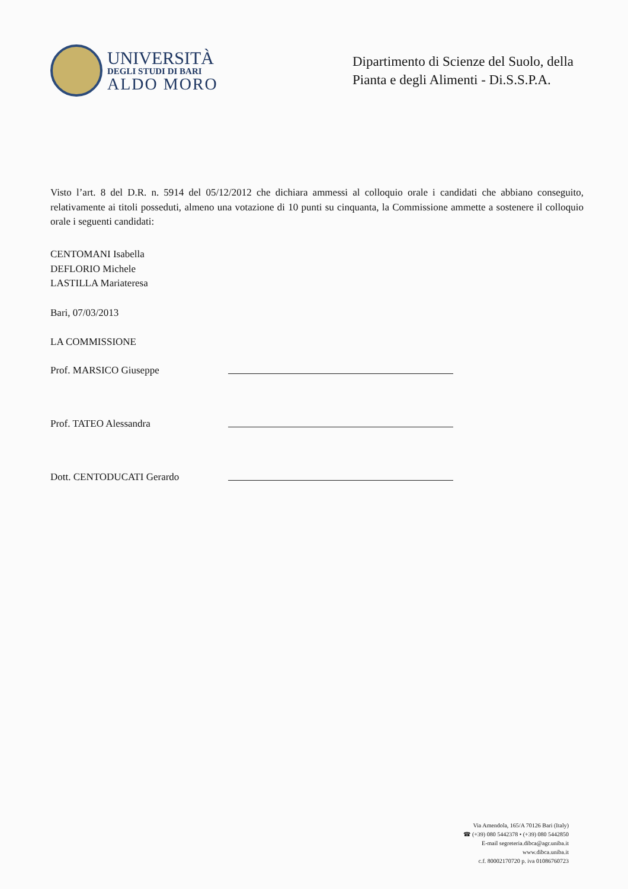UNIVERSITÀ
DEGLI STUDI DI BARI
ALDO MORO
Dipartimento di Scienze del Suolo, della Pianta e degli Alimenti - Di.S.S.P.A.
Visto l’art. 8 del D.R. n. 5914 del 05/12/2012 che dichiara ammessi al colloquio orale i candidati che abbiano conseguito, relativamente ai titoli posseduti, almeno una votazione di 10 punti su cinquanta, la Commissione ammette a sostenere il colloquio orale i seguenti candidati:
CENTOMANI Isabella
DEFLORIO Michele
LASTILLA Mariateresa
Bari, 07/03/2013
LA COMMISSIONE
Prof. MARSICO Giuseppe
Prof. TATEO Alessandra
Dott. CENTODUCATI Gerardo
Via Amendola, 165/A 70126 Bari (Italy)
☎ (+39) 080 5442378 • (+39) 080 5442850
E-mail segreteria.dibca@agr.uniba.it
www.dibca.uniba.it
c.f. 80002170720 p. iva 01086760723